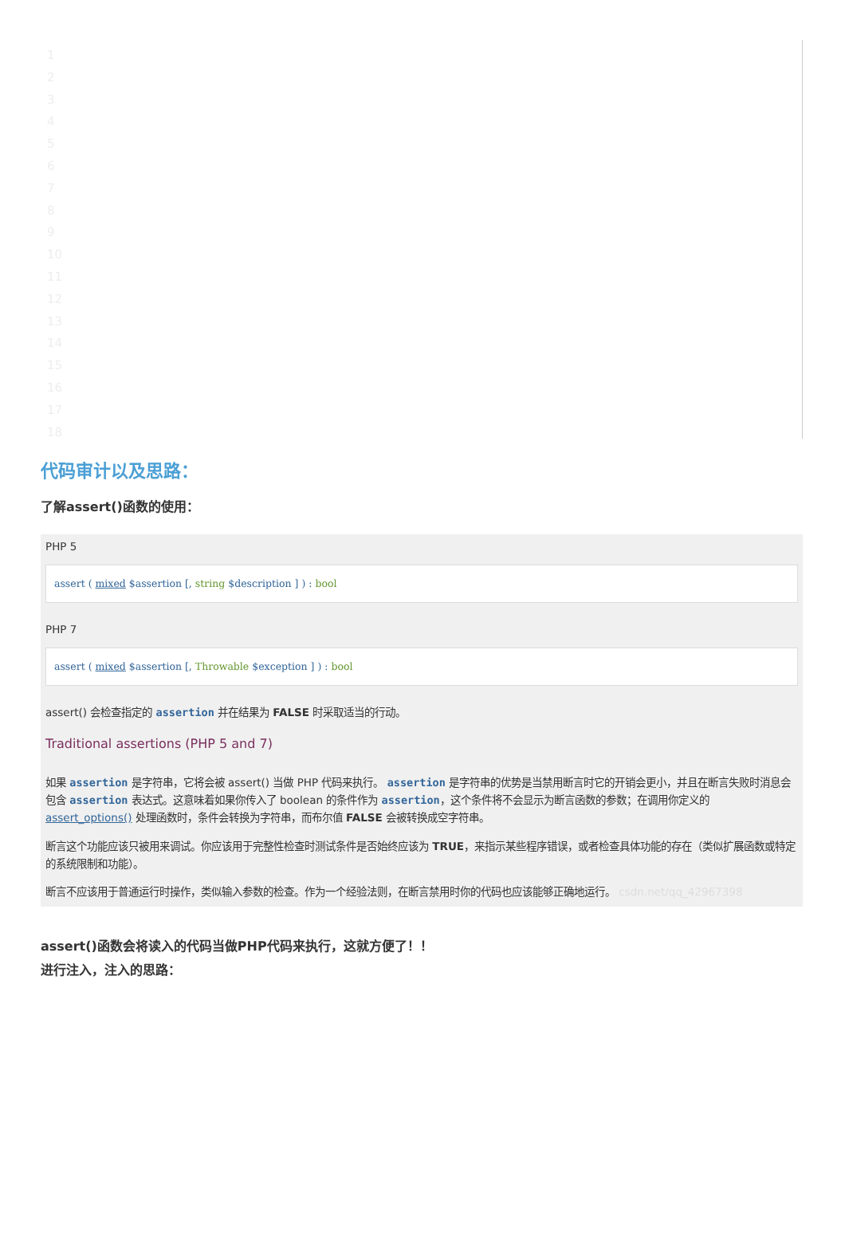1
2
3
4
5
6
7
8
9
10
11
12
13
14
15
16
17
18
代码审计以及思路：
了解assert()函数的使用：
PHP 5
assert ( mixed $assertion [, string $description ] ) : bool
PHP 7
assert ( mixed $assertion [, Throwable $exception ] ) : bool
assert() 会检查指定的 assertion 并在结果为 FALSE 时采取适当的行动。
Traditional assertions (PHP 5 and 7)
如果 assertion 是字符串，它将会被 assert() 当做 PHP 代码来执行。 assertion 是字符串的优势是当禁用断言时它的开销会更小，并且在断言失败时消息会包含 assertion 表达式。这意味着如果你传入了 boolean 的条件作为 assertion，这个条件将不会显示为断言函数的参数；在调用你定义的 assert_options() 处理函数时，条件会转换为字符串，而布尔值 FALSE 会被转换成空字符串。
断言这个功能应该只被用来调试。你应该用于完整性检查时测试条件是否始终应该为 TRUE，来指示某些程序错误，或者检查具体功能的存在（类似扩展函数或特定的系统限制和功能）。
断言不应该用于普通运行时操作，类似输入参数的检查。作为一个经验法则，在断言禁用时你的代码也应该能够正确地运行。 csdn.net/qq_42967398
assert()函数会将读入的代码当做PHP代码来执行，这就方便了！！
进行注入，注入的思路：